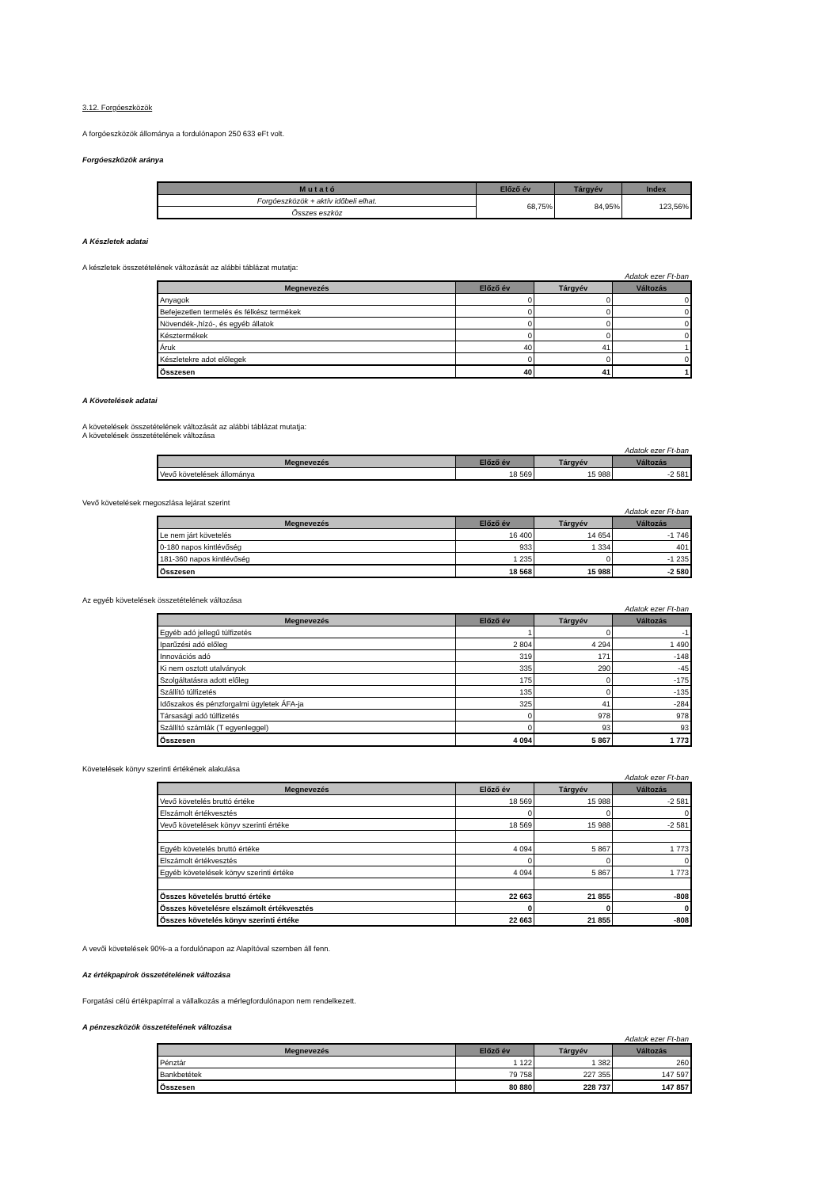3.12. Forgóeszközök
A forgóeszközök állománya a fordulónapon 250 633 eFt volt.
Forgóeszközök aránya
| M u t a t ó | Előző év | Tárgyév | Index |
| --- | --- | --- | --- |
| Forgóeszközök + aktív időbeli elhat. | 68,75% | 84,95% | 123,56% |
| Összes eszköz | | | |
A Készletek adatai
A készletek összetételének változását az alábbi táblázat mutatja:
Adatok ezer Ft-ban
| Megnevezés | Előző év | Tárgyév | Változás |
| --- | --- | --- | --- |
| Anyagok | 0 | 0 | 0 |
| Befejezetlen termelés és félkész termékek | 0 | 0 | 0 |
| Növendék-,hízó-, és egyéb állatok | 0 | 0 | 0 |
| Késztermékek | 0 | 0 | 0 |
| Áruk | 40 | 41 | 1 |
| Készletekre adot előlegek | 0 | 0 | 0 |
| Összesen | 40 | 41 | 1 |
A Követelések adatai
A követelések összetételének változását az alábbi táblázat mutatja:
A követelések összetételének változása
Adatok ezer Ft-ban
| Megnevezés | Előző év | Tárgyév | Változás |
| --- | --- | --- | --- |
| Vevő követelések állománya | 18 569 | 15 988 | -2 581 |
Vevő követelések megoszlása lejárat szerint
Adatok ezer Ft-ban
| Megnevezés | Előző év | Tárgyév | Változás |
| --- | --- | --- | --- |
| Le nem járt követelés | 16 400 | 14 654 | -1 746 |
| 0-180 napos kintlévőség | 933 | 1 334 | 401 |
| 181-360 napos kintlévőség | 1 235 | 0 | -1 235 |
| Összesen | 18 568 | 15 988 | -2 580 |
Az egyéb követelések összetételének változása
Adatok ezer Ft-ban
| Megnevezés | Előző év | Tárgyév | Változás |
| --- | --- | --- | --- |
| Egyéb adó jellegű túlfizetés | 1 | 0 | -1 |
| Iparűzési adó előleg | 2 804 | 4 294 | 1 490 |
| Innovációs adó | 319 | 171 | -148 |
| Ki nem osztott utalványok | 335 | 290 | -45 |
| Szolgáltatásra adott előleg | 175 | 0 | -175 |
| Szállító túlfizetés | 135 | 0 | -135 |
| Időszakos és pénzforgalmi ügyletek ÁFA-ja | 325 | 41 | -284 |
| Társasági adó túlfizetés | 0 | 978 | 978 |
| Szállító számlák (T egyenleggel) | 0 | 93 | 93 |
| Összesen | 4 094 | 5 867 | 1 773 |
Követelések könyv szerinti értékének alakulása
Adatok ezer Ft-ban
| Megnevezés | Előző év | Tárgyév | Változás |
| --- | --- | --- | --- |
| Vevő követelés bruttó értéke | 18 569 | 15 988 | -2 581 |
| Elszámolt értékvesztés | 0 | 0 | 0 |
| Vevő követelések könyv szerinti értéke | 18 569 | 15 988 | -2 581 |
| Egyéb követelés bruttó értéke | 4 094 | 5 867 | 1 773 |
| Elszámolt értékvesztés | 0 | 0 | 0 |
| Egyéb követelések könyv szerinti értéke | 4 094 | 5 867 | 1 773 |
| Összes követelés bruttó értéke | 22 663 | 21 855 | -808 |
| Összes követelésre elszámolt értékvesztés | 0 | 0 | 0 |
| Összes követelés könyv szerinti értéke | 22 663 | 21 855 | -808 |
A vevői követelések 90%-a a fordulónapon az Alapítóval szemben áll fenn.
Az értékpapírok összetételének változása
Forgatási célú értékpapírral a vállalkozás a mérlegfordulónapon nem rendelkezett.
A pénzeszközök összetételének változása
Adatok ezer Ft-ban
| Megnevezés | Előző év | Tárgyév | Változás |
| --- | --- | --- | --- |
| Pénztár | 1 122 | 1 382 | 260 |
| Bankbetétek | 79 758 | 227 355 | 147 597 |
| Összesen | 80 880 | 228 737 | 147 857 |